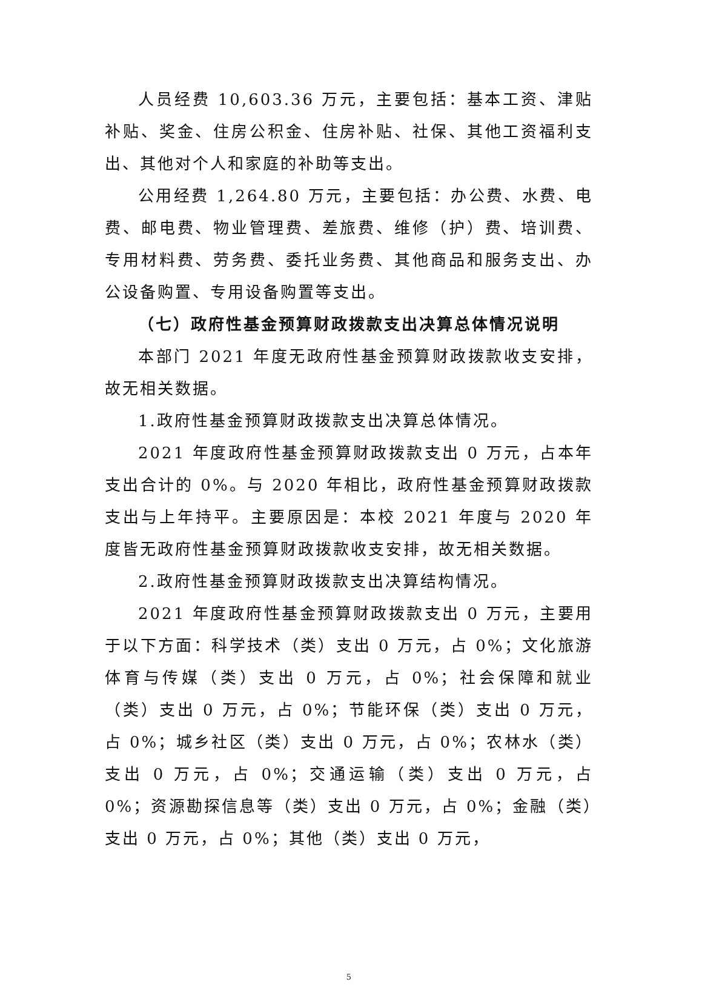人员经费 10,603.36 万元，主要包括：基本工资、津贴补贴、奖金、住房公积金、住房补贴、社保、其他工资福利支出、其他对个人和家庭的补助等支出。
公用经费 1,264.80 万元，主要包括：办公费、水费、电费、邮电费、物业管理费、差旅费、维修（护）费、培训费、专用材料费、劳务费、委托业务费、其他商品和服务支出、办公设备购置、专用设备购置等支出。
（七）政府性基金预算财政拨款支出决算总体情况说明
本部门 2021 年度无政府性基金预算财政拨款收支安排，故无相关数据。
1.政府性基金预算财政拨款支出决算总体情况。
2021 年度政府性基金预算财政拨款支出 0 万元，占本年支出合计的 0%。与 2020 年相比，政府性基金预算财政拨款支出与上年持平。主要原因是：本校 2021 年度与 2020 年度皆无政府性基金预算财政拨款收支安排，故无相关数据。
2.政府性基金预算财政拨款支出决算结构情况。
2021 年度政府性基金预算财政拨款支出 0 万元，主要用于以下方面：科学技术（类）支出 0 万元，占 0%；文化旅游体育与传媒（类）支出 0 万元，占 0%；社会保障和就业（类）支出 0 万元，占 0%；节能环保（类）支出 0 万元，占 0%；城乡社区（类）支出 0 万元，占 0%；农林水（类）支出 0 万元，占 0%；交通运输（类）支出 0 万元，占 0%；资源勘探信息等（类）支出 0 万元，占 0%；金融（类）支出 0 万元，占 0%；其他（类）支出 0 万元，
5